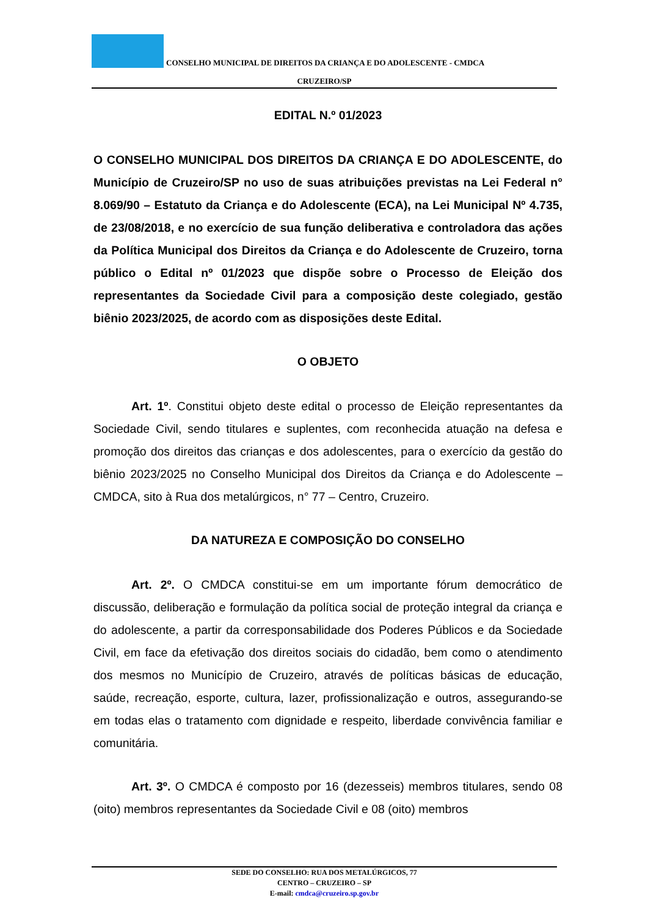CONSELHO MUNICIPAL DE DIREITOS DA CRIANÇA E DO ADOLESCENTE - CMDCA
CRUZEIRO/SP
EDITAL N.º 01/2023
O CONSELHO MUNICIPAL DOS DIREITOS DA CRIANÇA E DO ADOLESCENTE, do Município de Cruzeiro/SP no uso de suas atribuições previstas na Lei Federal n° 8.069/90 – Estatuto da Criança e do Adolescente (ECA), na Lei Municipal Nº 4.735, de 23/08/2018, e no exercício de sua função deliberativa e controladora das ações da Política Municipal dos Direitos da Criança e do Adolescente de Cruzeiro, torna público o Edital nº 01/2023 que dispõe sobre o Processo de Eleição dos representantes da Sociedade Civil para a composição deste colegiado, gestão biênio 2023/2025, de acordo com as disposições deste Edital.
O OBJETO
Art. 1º. Constitui objeto deste edital o processo de Eleição representantes da Sociedade Civil, sendo titulares e suplentes, com reconhecida atuação na defesa e promoção dos direitos das crianças e dos adolescentes, para o exercício da gestão do biênio 2023/2025 no Conselho Municipal dos Direitos da Criança e do Adolescente – CMDCA, sito à Rua dos metalúrgicos, n° 77 – Centro, Cruzeiro.
DA NATUREZA E COMPOSIÇÃO DO CONSELHO
Art. 2º. O CMDCA constitui-se em um importante fórum democrático de discussão, deliberação e formulação da política social de proteção integral da criança e do adolescente, a partir da corresponsabilidade dos Poderes Públicos e da Sociedade Civil, em face da efetivação dos direitos sociais do cidadão, bem como o atendimento dos mesmos no Município de Cruzeiro, através de políticas básicas de educação, saúde, recreação, esporte, cultura, lazer, profissionalização e outros, assegurando-se em todas elas o tratamento com dignidade e respeito, liberdade convivência familiar e comunitária.
Art. 3º. O CMDCA é composto por 16 (dezesseis) membros titulares, sendo 08 (oito) membros representantes da Sociedade Civil e 08 (oito) membros
SEDE DO CONSELHO: RUA DOS METALÚRGICOS, 77
CENTRO – CRUZEIRO – SP
E-mail: cmdca@cruzeiro.sp.gov.br